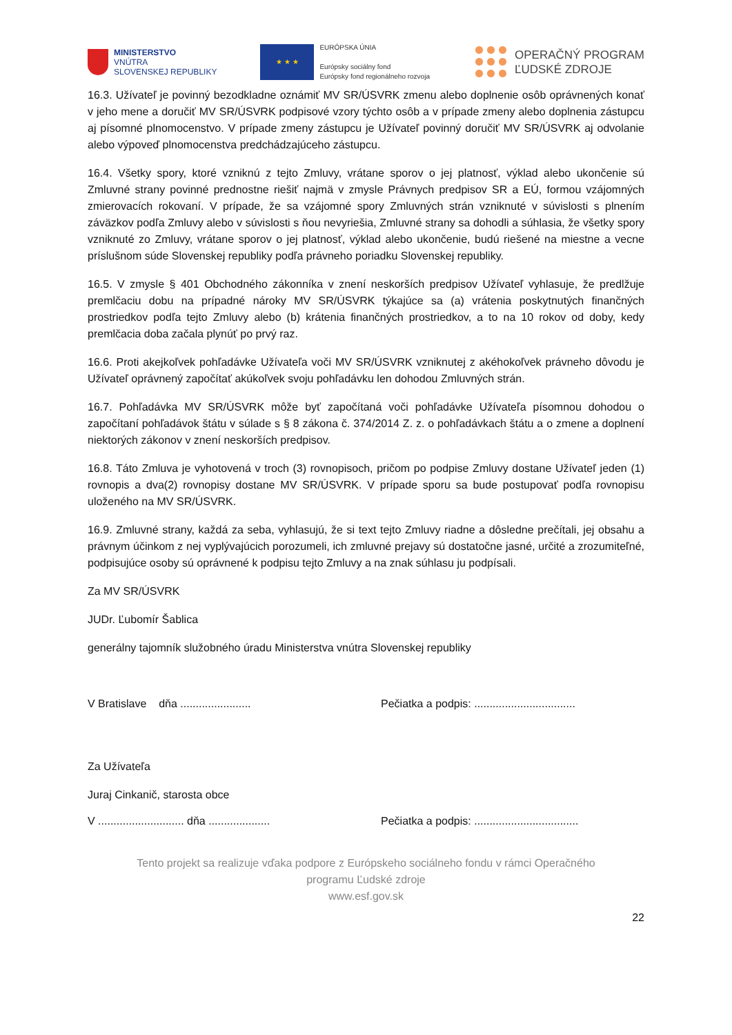MINISTERSTVO
VNÚTRA
SLOVENSKEJ REPUBLIKY
★ ★ ★
EURÓPSKA ÚNIA
Európsky sociálny fond
Európsky fond regionálneho rozvoja
OPERAČNÝ PROGRAM
ĽUDSKÉ ZDROJE
16.3. Užívateľ je povinný bezodkladne oznámiť MV SR/ÚSVRK zmenu alebo doplnenie osôb oprávnených konať v jeho mene a doručiť MV SR/ÚSVRK podpisové vzory týchto osôb a v prípade zmeny alebo doplnenia zástupcu aj písomné plnomocenstvo. V prípade zmeny zástupcu je Užívateľ povinný doručiť MV SR/ÚSVRK aj odvolanie alebo výpoveď plnomocenstva predchádzajúceho zástupcu.
16.4. Všetky spory, ktoré vzniknú z tejto Zmluvy, vrátane sporov o jej platnosť, výklad alebo ukončenie sú Zmluvné strany povinné prednostne riešiť najmä v zmysle Právnych predpisov SR a EÚ, formou vzájomných zmierovacích rokovaní. V prípade, že sa vzájomné spory Zmluvných strán vzniknuté v súvislosti s plnením záväzkov podľa Zmluvy alebo v súvislosti s ňou nevyriešia, Zmluvné strany sa dohodli a súhlasia, že všetky spory vzniknuté zo Zmluvy, vrátane sporov o jej platnosť, výklad alebo ukončenie, budú riešené na miestne a vecne príslušnom súde Slovenskej republiky podľa právneho poriadku Slovenskej republiky.
16.5. V zmysle § 401 Obchodného zákonníka v znení neskorších predpisov Užívateľ vyhlasuje, že predlžuje premlčaciu dobu na prípadné nároky MV SR/ÚSVRK týkajúce sa (a) vrátenia poskytnutých finančných prostriedkov podľa tejto Zmluvy alebo (b) krátenia finančných prostriedkov, a to na 10 rokov od doby, kedy premlčacia doba začala plynúť po prvý raz.
16.6. Proti akejkoľvek pohľadávke Užívateľa voči MV SR/ÚSVRK vzniknutej z akéhokoľvek právneho dôvodu je Užívateľ oprávnený započítať akúkoľvek svoju pohľadávku len dohodou Zmluvných strán.
16.7. Pohľadávka MV SR/ÚSVRK môže byť započítaná voči pohľadávke Užívateľa písomnou dohodou o započítaní pohľadávok štátu v súlade s § 8 zákona č. 374/2014 Z. z. o pohľadávkach štátu a o zmene a doplnení niektorých zákonov v znení neskorších predpisov.
16.8. Táto Zmluva je vyhotovená v troch (3) rovnopisoch, pričom po podpise Zmluvy dostane Užívateľ jeden (1) rovnopis a dva(2) rovnopisy dostane MV SR/ÚSVRK. V prípade sporu sa bude postupovať podľa rovnopisu uloženého na MV SR/ÚSVRK.
16.9. Zmluvné strany, každá za seba, vyhlasujú, že si text tejto Zmluvy riadne a dôsledne prečítali, jej obsahu a právnym účinkom z nej vyplývajúcich porozumeli, ich zmluvné prejavy sú dostatočne jasné, určité a zrozumiteľné, podpisujúce osoby sú oprávnené k podpisu tejto Zmluvy a na znak súhlasu ju podpísali.
Za MV SR/ÚSVRK
JUDr. Ľubomír Šablica
generálny tajomník služobného úradu Ministerstva vnútra Slovenskej republiky
V Bratislave dňa ....................... Pečiatka a podpis: .................................
Za Užívateľa
Juraj Cinkanič, starosta obce
V ............................ dňa .................... Pečiatka a podpis: ..................................
Tento projekt sa realizuje vďaka podpore z Európskeho sociálneho fondu v rámci Operačného
programu Ľudské zdroje
www.esf.gov.sk
22